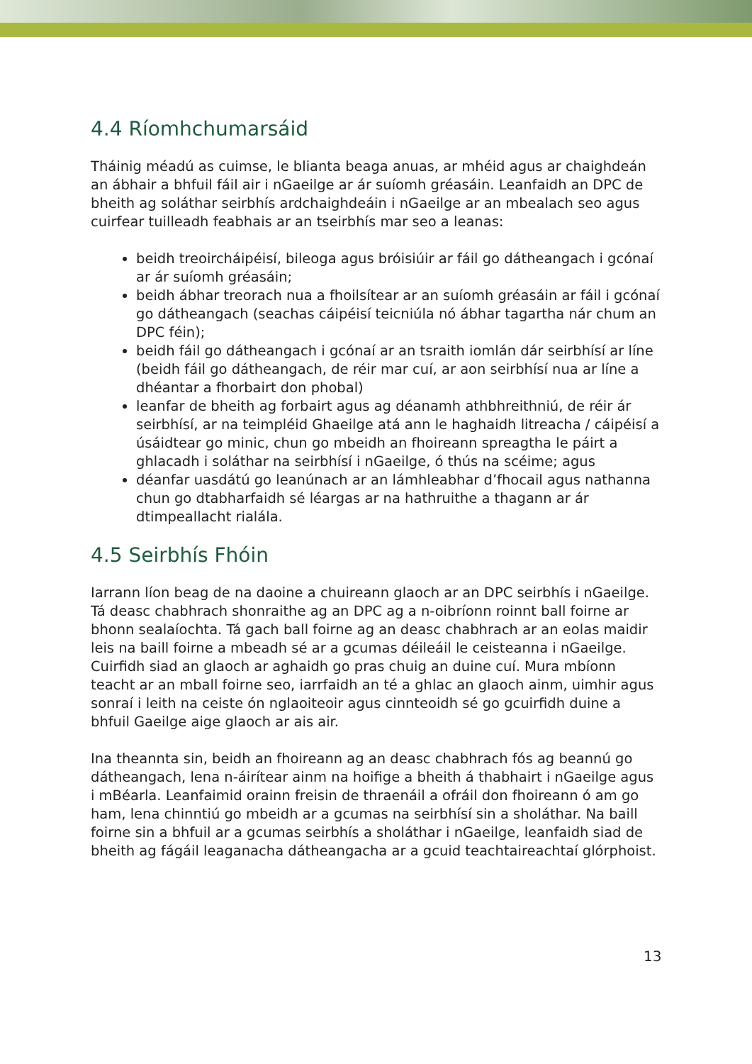4.4 Ríomhchumarsáid
Tháinig méadú as cuimse, le blianta beaga anuas, ar mhéid agus ar chaighdeán an ábhair a bhfuil fáil air i nGaeilge ar ár suíomh gréasáin. Leanfaidh an DPC de bheith ag soláthar seirbhís ardchaighdeáin i nGaeilge ar an mbealach seo agus cuirfear tuilleadh feabhais ar an tseirbhís mar seo a leanas:
beidh treoircháipéisí, bileoga agus bróisiúir ar fáil go dátheangach i gcónaí ar ár suíomh gréasáin;
beidh ábhar treorach nua a fhoilsítear ar an suíomh gréasáin ar fáil i gcónaí go dátheangach (seachas cáipéisí teicniúla nó ábhar tagartha nár chum an DPC féin);
beidh fáil go dátheangach i gcónaí ar an tsraith iomlán dár seirbhísí ar líne (beidh fáil go dátheangach, de réir mar cuí, ar aon seirbhísí nua ar líne a dhéantar a fhorbairt don phobal)
leanfar de bheith ag forbairt agus ag déanamh athbhreithniú, de réir ár seirbhísí, ar na teimpléid Ghaeilge atá ann le haghaidh litreacha / cáipéisí a úsáidtear go minic, chun go mbeidh an fhoireann spreagtha le páirt a ghlacadh i soláthar na seirbhísí i nGaeilge, ó thús na scéime; agus
déanfar uasdátú go leanúnach ar an lámhleabhar d’fhocail agus nathanna chun go dtabharfaidh sé léargas ar na hathruithe a thagann ar ár dtimpeallacht rialála.
4.5 Seirbhís Fhóin
Iarrann líon beag de na daoine a chuireann glaoch ar an DPC seirbhís i nGaeilge. Tá deasc chabhrach shonraithe ag an DPC ag a n-oibríonn roinnt ball foirne ar bhonn sealaíochta. Tá gach ball foirne ag an deasc chabhrach ar an eolas maidir leis na baill foirne a mbeadh sé ar a gcumas déileáil le ceisteanna i nGaeilge. Cuirfidh siad an glaoch ar aghaidh go pras chuig an duine cuí. Mura mbíonn teacht ar an mball foirne seo, iarrfaidh an té a ghlac an glaoch ainm, uimhir agus sonraí i leith na ceiste ón nglaoiteoir agus cinnteoidh sé go gcuirfidh duine a bhfuil Gaeilge aige glaoch ar ais air.
Ina theannta sin, beidh an fhoireann ag an deasc chabhrach fós ag beannú go dátheangach, lena n-áirítear ainm na hoifige a bheith á thabhairt i nGaeilge agus i mBéarla. Leanfaimid orainn freisin de thraenáil a ofráil don fhoireann ó am go ham, lena chinntiú go mbeidh ar a gcumas na seirbhísí sin a sholáthar. Na baill foirne sin a bhfuil ar a gcumas seirbhís a sholáthar i nGaeilge, leanfaidh siad de bheith ag fágáil leaganacha dátheangacha ar a gcuid teachtaireachtaí glórphoist.
13